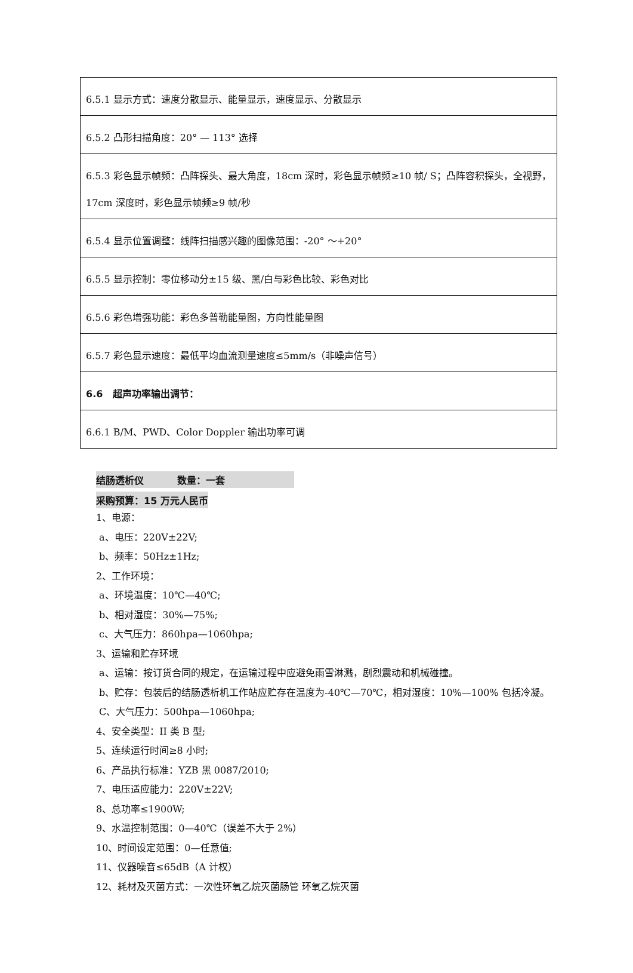| 6.5.1 显示方式：速度分散显示、能量显示，速度显示、分散显示 |
| 6.5.2 凸形扫描角度：20° — 113° 选择 |
| 6.5.3 彩色显示帧频：凸阵探头、最大角度，18cm 深时，彩色显示帧频≥10 帧/ S；凸阵容积探头，全视野，17cm 深度时，彩色显示帧频≥9 帧/秒 |
| 6.5.4 显示位置调整：线阵扫描感兴趣的图像范围：-20° ～+20° |
| 6.5.5 显示控制：零位移动分±15 级、黑/白与彩色比较、彩色对比 |
| 6.5.6 彩色增强功能：彩色多普勒能量图，方向性能量图 |
| 6.5.7 彩色显示速度：最低平均血流测量速度≤5mm/s（非噪声信号） |
| 6.6 超声功率输出调节： |
| 6.6.1 B/M、PWD、Color Doppler 输出功率可调 |
结肠透析仪 数量：一套
采购预算：15 万元人民币
1、电源：
a、电压：220V±22V;
b、频率：50Hz±1Hz;
2、工作环境：
a、环境温度：10℃—40℃;
b、相对湿度：30%—75%;
c、大气压力：860hpa—1060hpa;
3、运输和贮存环境
a、运输：按订货合同的规定，在运输过程中应避免雨雪淋溅，剧烈震动和机械碰撞。
b、贮存：包装后的结肠透析机工作站应贮存在温度为-40℃—70℃，相对湿度：10%—100% 包括冷凝。
C、大气压力：500hpa—1060hpa;
4、安全类型：II 类 B 型;
5、连续运行时间≥8 小时;
6、产品执行标准：YZB 黑 0087/2010;
7、电压适应能力：220V±22V;
8、总功率≤1900W;
9、水温控制范围：0—40℃（误差不大于 2%）
10、时间设定范围：0—任意值;
11、仪器噪音≤65dB（A 计权）
12、耗材及灭菌方式：一次性环氧乙烷灭菌肠管 环氧乙烷灭菌